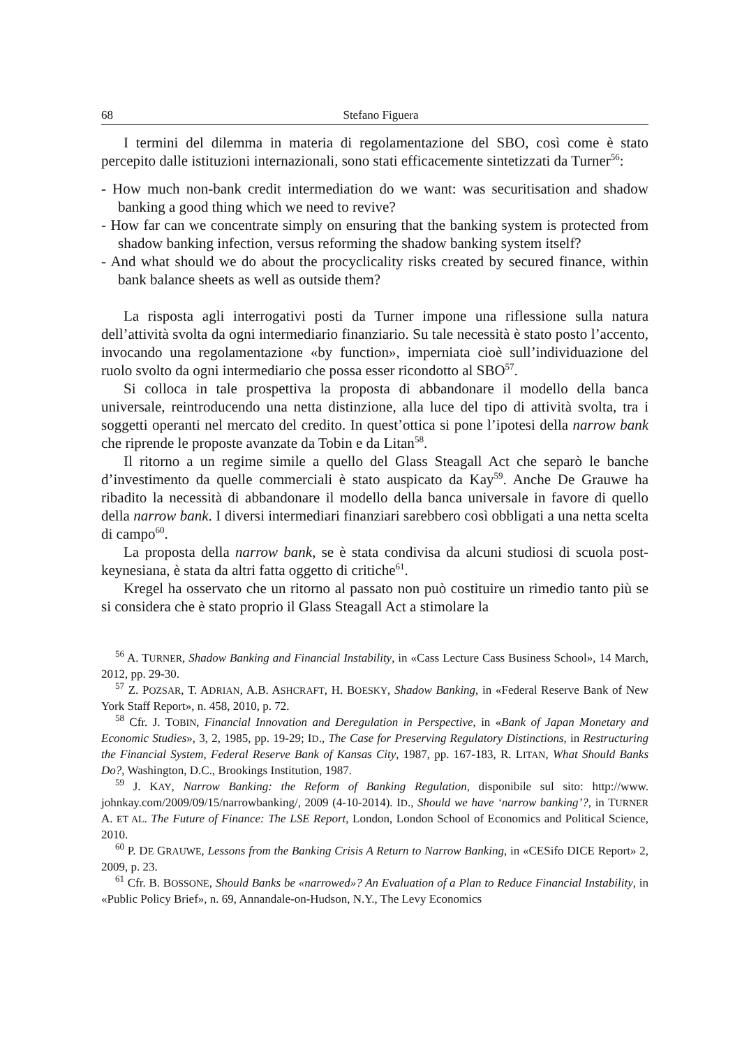68 Stefano Figuera
I termini del dilemma in materia di regolamentazione del SBO, così come è stato percepito dalle istituzioni internazionali, sono stati efficacemente sintetizzati da Turner<sup>56</sup>:
- How much non-bank credit intermediation do we want: was securitisation and shadow banking a good thing which we need to revive?
- How far can we concentrate simply on ensuring that the banking system is protected from shadow banking infection, versus reforming the shadow banking system itself?
- And what should we do about the procyclicality risks created by secured finance, within bank balance sheets as well as outside them?
La risposta agli interrogativi posti da Turner impone una riflessione sulla natura dell’attività svolta da ogni intermediario finanziario. Su tale necessità è stato posto l’accento, invocando una regolamentazione «by function», imperniata cioè sull’individuazione del ruolo svolto da ogni intermediario che possa esser ricondotto al SBO<sup>57</sup>.
Si colloca in tale prospettiva la proposta di abbandonare il modello della banca universale, reintroducendo una netta distinzione, alla luce del tipo di attività svolta, tra i soggetti operanti nel mercato del credito. In quest’ottica si pone l’ipotesi della narrow bank che riprende le proposte avanzate da Tobin e da Litan<sup>58</sup>.
Il ritorno a un regime simile a quello del Glass Steagall Act che separò le banche d’investimento da quelle commerciali è stato auspicato da Kay<sup>59</sup>. Anche De Grauwe ha ribadito la necessità di abbandonare il modello della banca universale in favore di quello della narrow bank. I diversi intermediari finanziari sarebbero così obbligati a una netta scelta di campo<sup>60</sup>.
La proposta della narrow bank, se è stata condivisa da alcuni studiosi di scuola post-keynesiana, è stata da altri fatta oggetto di critiche<sup>61</sup>.
Kregel ha osservato che un ritorno al passato non può costituire un rimedio tanto più se si considera che è stato proprio il Glass Steagall Act a stimolare la
<sup>56</sup> A. TURNER, Shadow Banking and Financial Instability, in «Cass Lecture Cass Business School», 14 March, 2012, pp. 29-30.
<sup>57</sup> Z. POZSAR, T. ADRIAN, A.B. ASHCRAFT, H. BOESKY, Shadow Banking, in «Federal Reserve Bank of New York Staff Report», n. 458, 2010, p. 72.
<sup>58</sup> Cfr. J. TOBIN, Financial Innovation and Deregulation in Perspective, in «Bank of Japan Monetary and Economic Studies», 3, 2, 1985, pp. 19-29; ID., The Case for Preserving Regulatory Distinctions, in Restructuring the Financial System, Federal Reserve Bank of Kansas City, 1987, pp. 167-183, R. LITAN, What Should Banks Do?, Washington, D.C., Brookings Institution, 1987.
<sup>59</sup> J. KAY, Narrow Banking: the Reform of Banking Regulation, disponibile sul sito: http://www. johnkay.com/2009/09/15/narrowbanking/, 2009 (4-10-2014). ID., Should we have ‘narrow banking’?, in TURNER A. ET AL. The Future of Finance: The LSE Report, London, London School of Economics and Political Science, 2010.
<sup>60</sup> P. DE GRAUWE, Lessons from the Banking Crisis A Return to Narrow Banking, in «CESifo DICE Report» 2, 2009, p. 23.
<sup>61</sup> Cfr. B. BOSSONE, Should Banks be «narrowed»? An Evaluation of a Plan to Reduce Financial Instability, in «Public Policy Brief», n. 69, Annandale-on-Hudson, N.Y., The Levy Economics